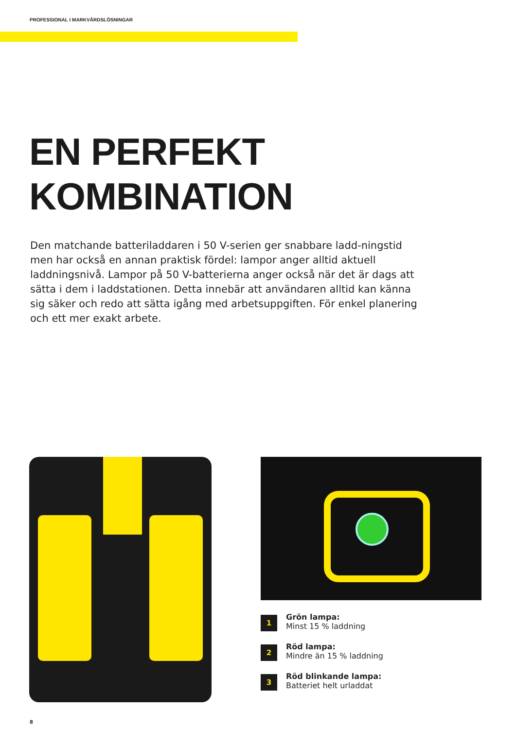PROFESSIONAL I MARKVÅRDSLÖSNINGAR
EN PERFEKT
KOMBINATION
Den matchande batteriladdaren i 50 V-serien ger snabbare ladd-ningstid men har också en annan praktisk fördel: lampor anger alltid aktuell laddningsnivå. Lampor på 50 V-batterierna anger också när det är dags att sätta i dem i laddstationen. Detta innebär att användaren alltid kan känna sig säker och redo att sätta igång med arbetsuppgiften. För enkel planering och ett mer exakt arbete.
1
Grön lampa:
Minst 15 % laddning
2
Röd lampa:
Mindre än 15 % laddning
3
Röd blinkande lampa:
Batteriet helt urladdat
8